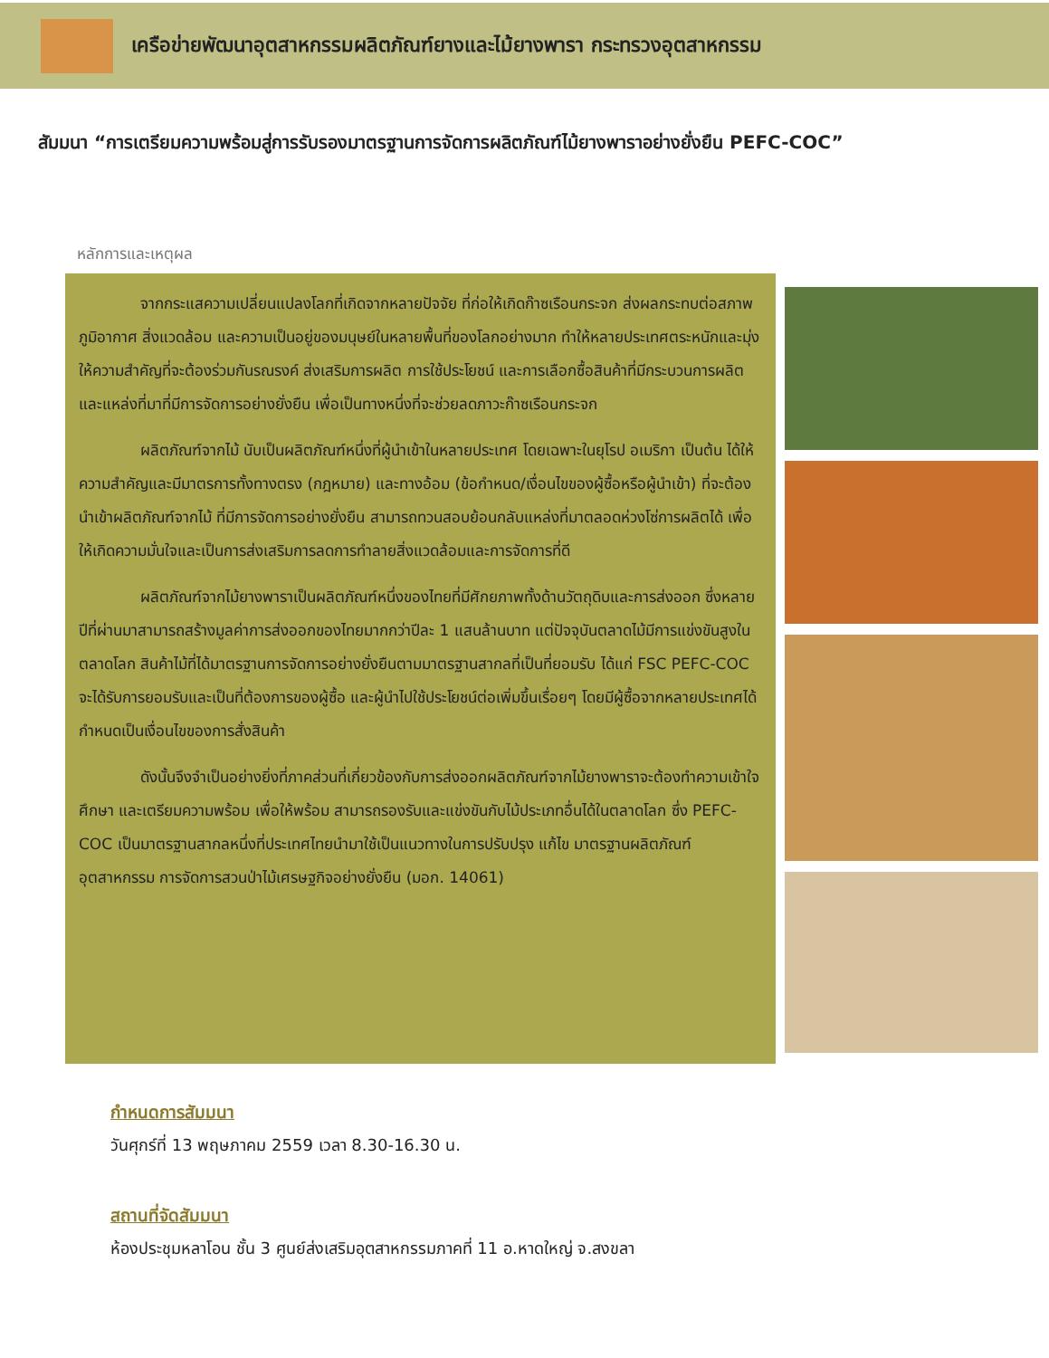เครือข่ายพัฒนาอุตสาหกรรมผลิตภัณฑ์ยางและไม้ยางพารา กระทรวงอุตสาหกรรม
สัมมนา “การเตรียมความพร้อมสู่การรับรองมาตรฐานการจัดการผลิตภัณฑ์ไม้ยางพาราอย่างยั่งยืน PEFC-COC”
หลักการและเหตุผล
จากกระแสความเปลี่ยนแปลงโลกที่เกิดจากหลายปัจจัย ที่ก่อให้เกิดก๊าซเรือนกระจก ส่งผลกระทบต่อสภาพภูมิอากาศ สิ่งแวดล้อม และความเป็นอยู่ของมนุษย์ในหลายพื้นที่ของโลกอย่างมาก ทำให้หลายประเทศตระหนักและมุ่งให้ความสำคัญที่จะต้องร่วมกันรณรงค์ ส่งเสริมการผลิต การใช้ประโยชน์ และการเลือกซื้อสินค้าที่มีกระบวนการผลิตและแหล่งที่มาที่มีการจัดการอย่างยั่งยืน เพื่อเป็นทางหนึ่งที่จะช่วยลดภาวะก๊าซเรือนกระจก
ผลิตภัณฑ์จากไม้ นับเป็นผลิตภัณฑ์หนึ่งที่ผู้นำเข้าในหลายประเทศ โดยเฉพาะในยุโรป อเมริกา เป็นต้น ได้ให้ความสำคัญและมีมาตรการทั้งทางตรง (กฎหมาย) และทางอ้อม (ข้อกำหนด/เงื่อนไขของผู้ซื้อหรือผู้นำเข้า) ที่จะต้องนำเข้าผลิตภัณฑ์จากไม้ ที่มีการจัดการอย่างยั่งยืน สามารถทวนสอบย้อนกลับแหล่งที่มาตลอดห่วงโซ่การผลิตได้ เพื่อให้เกิดความมั่นใจและเป็นการส่งเสริมการลดการทำลายสิ่งแวดล้อมและการจัดการที่ดี
ผลิตภัณฑ์จากไม้ยางพาราเป็นผลิตภัณฑ์หนึ่งของไทยที่มีศักยภาพทั้งด้านวัตถุดิบและการส่งออก ซึ่งหลายปีที่ผ่านมาสามารถสร้างมูลค่าการส่งออกของไทยมากกว่าปีละ 1 แสนล้านบาท แต่ปัจจุบันตลาดไม้มีการแข่งขันสูงในตลาดโลก สินค้าไม้ที่ได้มาตรฐานการจัดการอย่างยั่งยืนตามมาตรฐานสากลที่เป็นที่ยอมรับ ได้แก่ FSC PEFC-COC จะได้รับการยอมรับและเป็นที่ต้องการของผู้ซื้อ และผู้นำไปใช้ประโยชน์ต่อเพิ่มขึ้นเรื่อยๆ โดยมีผู้ซื้อจากหลายประเทศได้กำหนดเป็นเงื่อนไขของการสั่งสินค้า
ดังนั้นจึงจำเป็นอย่างยิ่งที่ภาคส่วนที่เกี่ยวข้องกับการส่งออกผลิตภัณฑ์จากไม้ยางพาราจะต้องทำความเข้าใจ ศึกษา และเตรียมความพร้อม เพื่อให้พร้อม สามารถรองรับและแข่งขันกับไม้ประเภทอื่นได้ในตลาดโลก ซึ่ง PEFC-COC เป็นมาตรฐานสากลหนึ่งที่ประเทศไทยนำมาใช้เป็นแนวทางในการปรับปรุง แก้ไข มาตรฐานผลิตภัณฑ์อุตสาหกรรม การจัดการสวนป่าไม้เศรษฐกิจอย่างยั่งยืน (มอก. 14061)
กำหนดการสัมมนา
วันศุกร์ที่ 13 พฤษภาคม 2559 เวลา 8.30-16.30 น.
สถานที่จัดสัมมนา
ห้องประชุมหลาโอน ชั้น 3 ศูนย์ส่งเสริมอุตสาหกรรมภาคที่ 11 อ.หาดใหญ่ จ.สงขลา